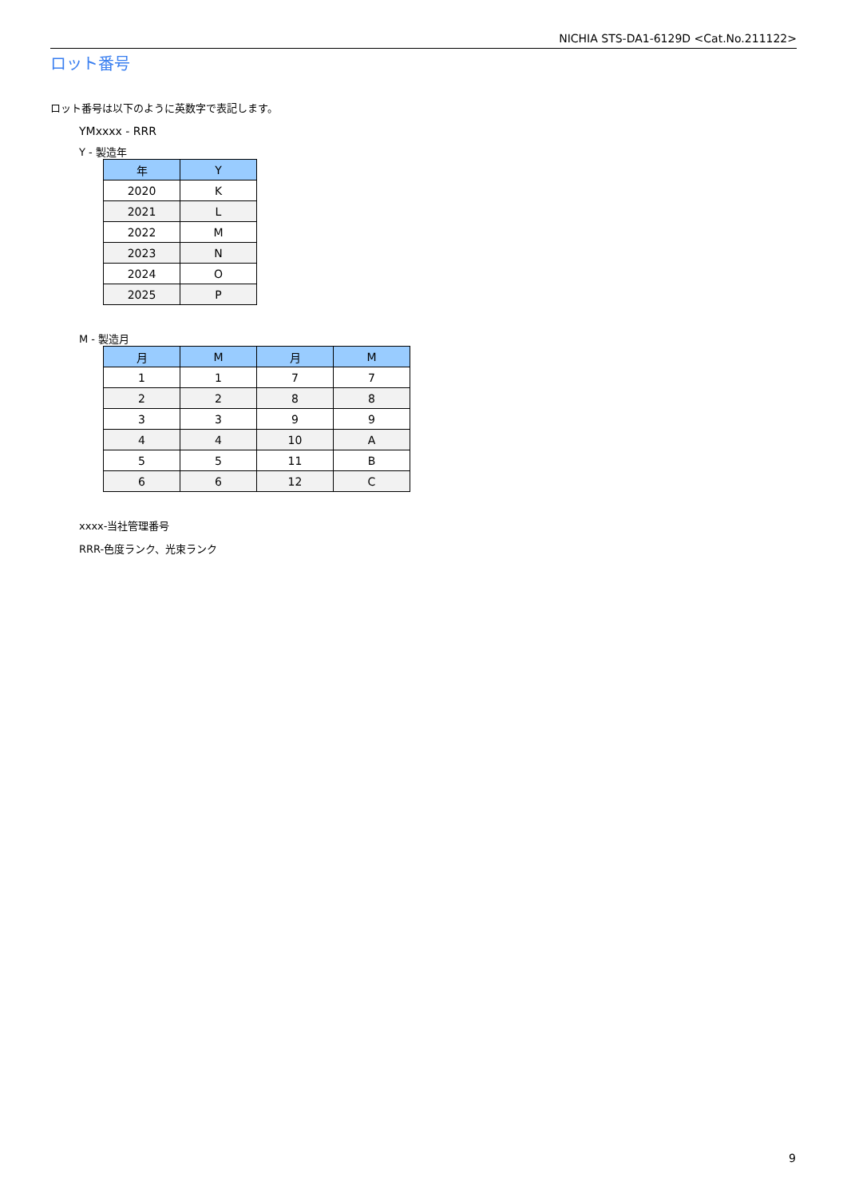NICHIA STS-DA1-6129D <Cat.No.211122>
ロット番号
ロット番号は以下のように英数字で表記します。
YMxxxx - RRR
Y - 製造年
| 年 | Y |
| --- | --- |
| 2020 | K |
| 2021 | L |
| 2022 | M |
| 2023 | N |
| 2024 | O |
| 2025 | P |
M - 製造月
| 月 | M | 月 | M |
| --- | --- | --- | --- |
| 1 | 1 | 7 | 7 |
| 2 | 2 | 8 | 8 |
| 3 | 3 | 9 | 9 |
| 4 | 4 | 10 | A |
| 5 | 5 | 11 | B |
| 6 | 6 | 12 | C |
xxxx-当社管理番号
RRR-色度ランク、光束ランク
9